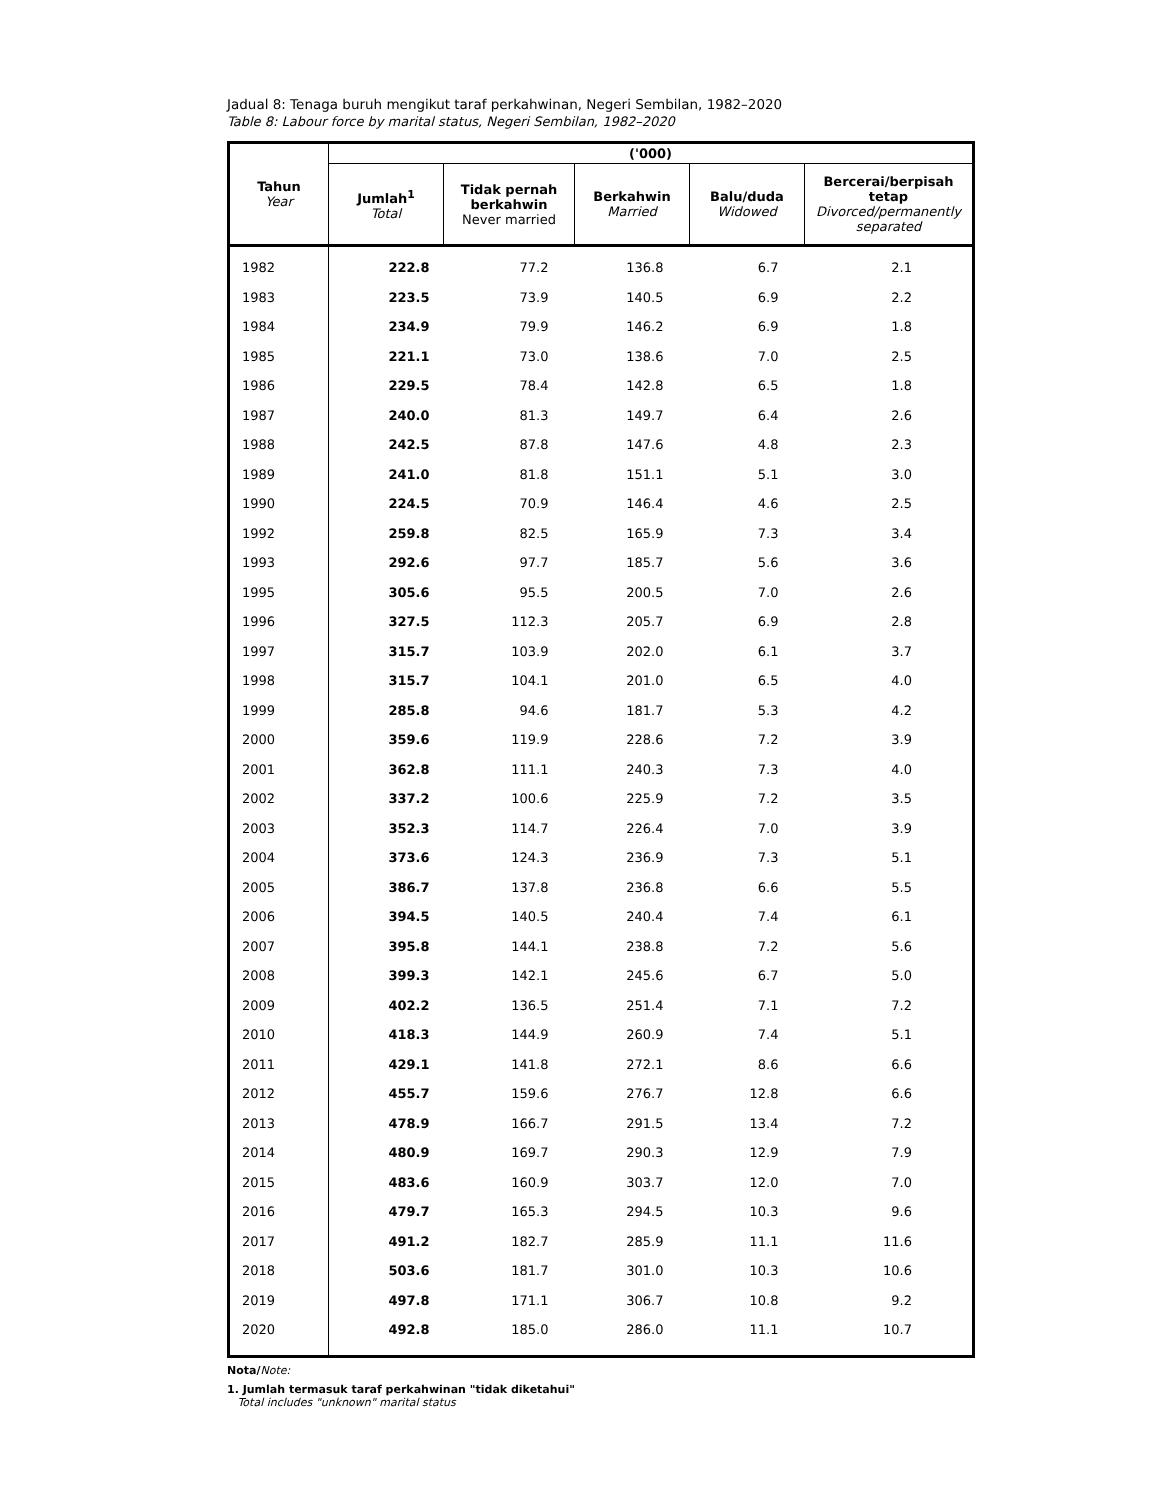Jadual 8: Tenaga buruh mengikut taraf perkahwinan, Negeri Sembilan, 1982–2020
Table 8: Labour force by marital status, Negeri Sembilan, 1982–2020
| Tahun Year | ('000) | | | | |
| --- | --- | --- | --- | --- | --- |
| | Jumlah<sup>1</sup> Total | Tidak pernah berkahwin Never married | Berkahwin Married | Balu/duda Widowed | Bercerai/berpisah tetap Divorced/permanently separated |
| 1982 | 222.8 | 77.2 | 136.8 | 6.7 | 2.1 |
| 1983 | 223.5 | 73.9 | 140.5 | 6.9 | 2.2 |
| 1984 | 234.9 | 79.9 | 146.2 | 6.9 | 1.8 |
| 1985 | 221.1 | 73.0 | 138.6 | 7.0 | 2.5 |
| 1986 | 229.5 | 78.4 | 142.8 | 6.5 | 1.8 |
| 1987 | 240.0 | 81.3 | 149.7 | 6.4 | 2.6 |
| 1988 | 242.5 | 87.8 | 147.6 | 4.8 | 2.3 |
| 1989 | 241.0 | 81.8 | 151.1 | 5.1 | 3.0 |
| 1990 | 224.5 | 70.9 | 146.4 | 4.6 | 2.5 |
| 1992 | 259.8 | 82.5 | 165.9 | 7.3 | 3.4 |
| 1993 | 292.6 | 97.7 | 185.7 | 5.6 | 3.6 |
| 1995 | 305.6 | 95.5 | 200.5 | 7.0 | 2.6 |
| 1996 | 327.5 | 112.3 | 205.7 | 6.9 | 2.8 |
| 1997 | 315.7 | 103.9 | 202.0 | 6.1 | 3.7 |
| 1998 | 315.7 | 104.1 | 201.0 | 6.5 | 4.0 |
| 1999 | 285.8 | 94.6 | 181.7 | 5.3 | 4.2 |
| 2000 | 359.6 | 119.9 | 228.6 | 7.2 | 3.9 |
| 2001 | 362.8 | 111.1 | 240.3 | 7.3 | 4.0 |
| 2002 | 337.2 | 100.6 | 225.9 | 7.2 | 3.5 |
| 2003 | 352.3 | 114.7 | 226.4 | 7.0 | 3.9 |
| 2004 | 373.6 | 124.3 | 236.9 | 7.3 | 5.1 |
| 2005 | 386.7 | 137.8 | 236.8 | 6.6 | 5.5 |
| 2006 | 394.5 | 140.5 | 240.4 | 7.4 | 6.1 |
| 2007 | 395.8 | 144.1 | 238.8 | 7.2 | 5.6 |
| 2008 | 399.3 | 142.1 | 245.6 | 6.7 | 5.0 |
| 2009 | 402.2 | 136.5 | 251.4 | 7.1 | 7.2 |
| 2010 | 418.3 | 144.9 | 260.9 | 7.4 | 5.1 |
| 2011 | 429.1 | 141.8 | 272.1 | 8.6 | 6.6 |
| 2012 | 455.7 | 159.6 | 276.7 | 12.8 | 6.6 |
| 2013 | 478.9 | 166.7 | 291.5 | 13.4 | 7.2 |
| 2014 | 480.9 | 169.7 | 290.3 | 12.9 | 7.9 |
| 2015 | 483.6 | 160.9 | 303.7 | 12.0 | 7.0 |
| 2016 | 479.7 | 165.3 | 294.5 | 10.3 | 9.6 |
| 2017 | 491.2 | 182.7 | 285.9 | 11.1 | 11.6 |
| 2018 | 503.6 | 181.7 | 301.0 | 10.3 | 10.6 |
| 2019 | 497.8 | 171.1 | 306.7 | 10.8 | 9.2 |
| 2020 | 492.8 | 185.0 | 286.0 | 11.1 | 10.7 |
Nota/Note:
1. Jumlah termasuk taraf perkahwinan "tidak diketahui"
Total includes "unknown" marital status